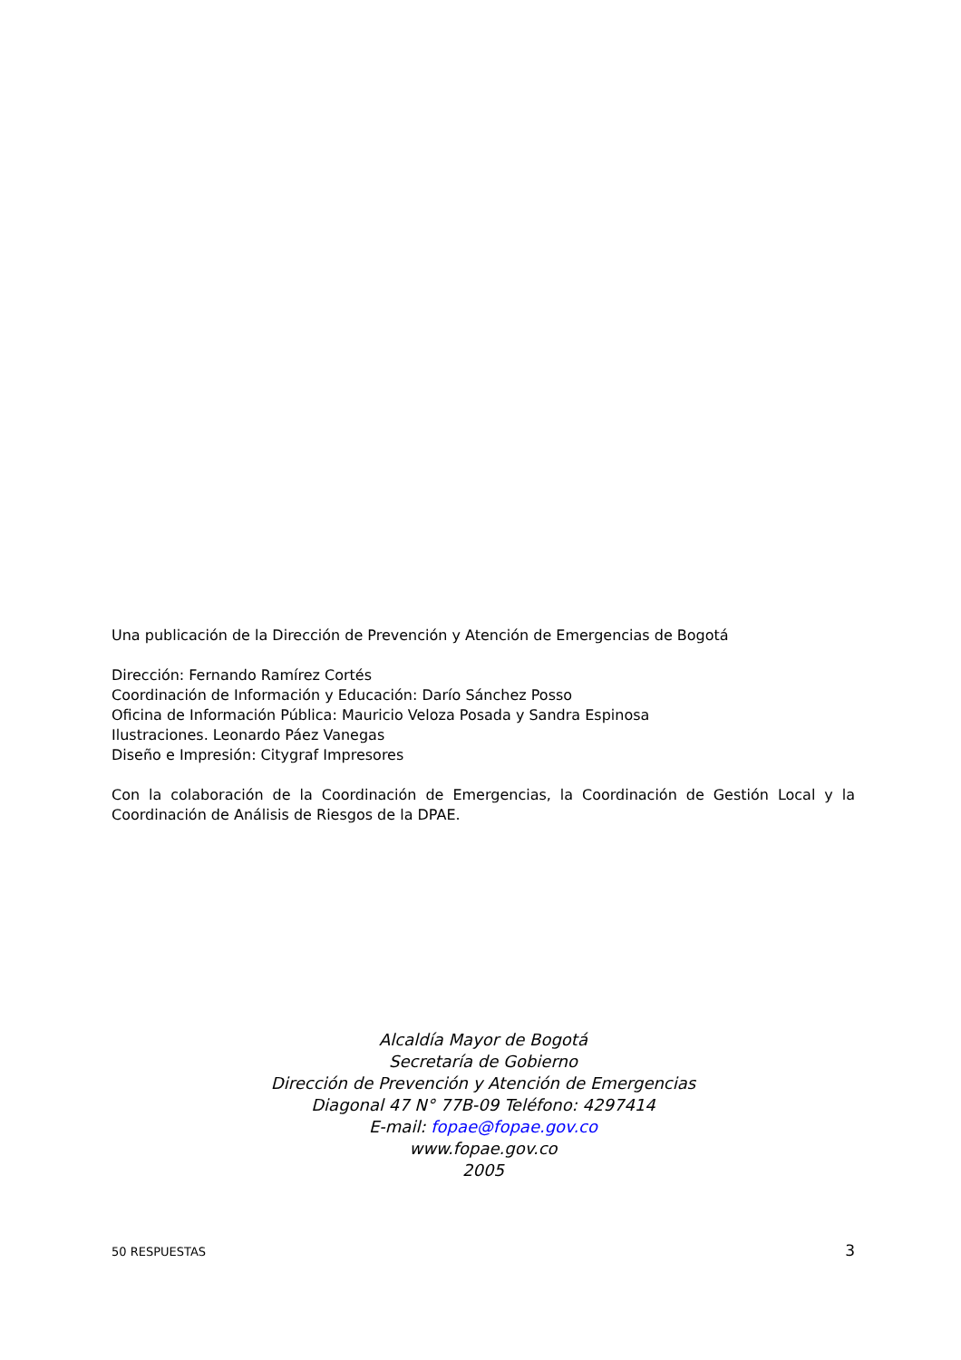Una publicación de la Dirección de Prevención y Atención de Emergencias de Bogotá
Dirección: Fernando Ramírez Cortés
Coordinación de Información y Educación: Darío Sánchez Posso
Oficina de Información Pública: Mauricio Veloza Posada y Sandra Espinosa
Ilustraciones. Leonardo Páez Vanegas
Diseño e Impresión: Citygraf Impresores
Con la colaboración de la Coordinación de Emergencias, la Coordinación de Gestión Local y la Coordinación de Análisis de Riesgos de la DPAE.
Alcaldía Mayor de Bogotá
Secretaría de Gobierno
Dirección de Prevención y Atención de Emergencias
Diagonal 47 N° 77B-09 Teléfono: 4297414
E-mail: fopae@fopae.gov.co
www.fopae.gov.co
2005
50 RESPUESTAS 3